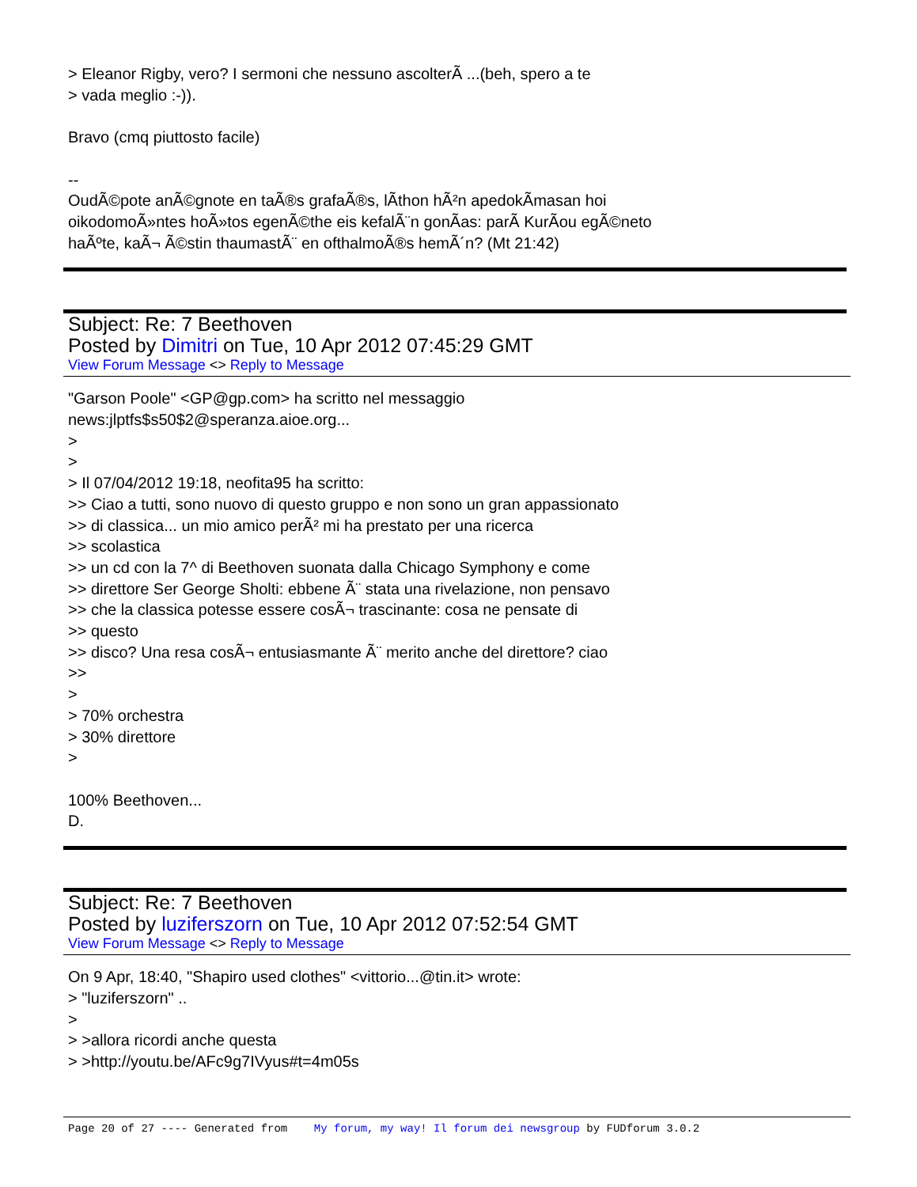> Eleanor Rigby, vero? I sermoni che nessuno ascolterÃ ...(beh, spero a te
> vada meglio :-)).
Bravo (cmq piuttosto facile)
--
OudÃ©pote anÃ©gnote en taÃ®s grafaÃ®s, lÃ­thon hÃ²n apedokÃ­masan hoi
oikodomoÃ»ntes hoÃ»tos egenÃ©the eis kefalÃ¨n gonÃ­as: parÃ KurÃ­ou egÃ©neto
haÃºte, kaÃ¬ Ã©stin thaumastÃ¨ en ofthalmoÃ®s hemÃ´n? (Mt 21:42)
Subject: Re: 7 Beethoven
Posted by Dimitri on Tue, 10 Apr 2012 07:45:29 GMT
View Forum Message <> Reply to Message
"Garson Poole" <GP@gp.com> ha scritto nel messaggio
news:jlptfs$s50$2@speranza.aioe.org...
>
>
> Il 07/04/2012 19:18, neofita95 ha scritto:
>> Ciao a tutti, sono nuovo di questo gruppo e non sono un gran appassionato
>> di classica... un mio amico perÃ² mi ha prestato per una ricerca
>> scolastica
>> un cd con la 7^ di Beethoven suonata dalla Chicago Symphony e come
>> direttore Ser George Sholti: ebbene Ã¨ stata una rivelazione, non pensavo
>> che la classica potesse essere cosÃ¬ trascinante: cosa ne pensate di
>> questo
>> disco? Una resa cosÃ¬ entusiasmante Ã¨ merito anche del direttore? ciao
>>
>
> 70% orchestra
> 30% direttore
>
100% Beethoven...
D.
Subject: Re: 7 Beethoven
Posted by luziferszorn on Tue, 10 Apr 2012 07:52:54 GMT
View Forum Message <> Reply to Message
On 9 Apr, 18:40, "Shapiro used clothes" <vittorio...@tin.it> wrote:
> "luziferszorn" ..
>
> >allora ricordi anche questa
> >http://youtu.be/AFc9g7IVyus#t=4m05s
Page 20 of 27 ---- Generated from My forum, my way! Il forum dei newsgroup by FUDforum 3.0.2